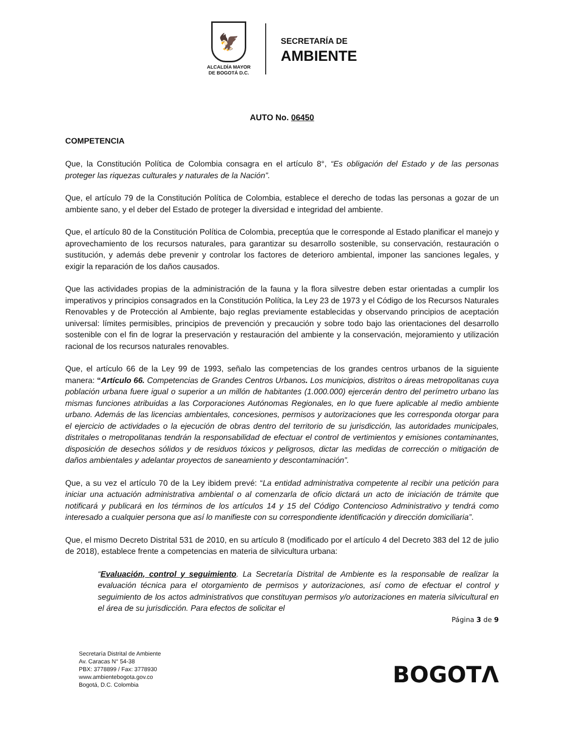🦅
ALCALDÍA MAYOR
DE BOGOTÁ D.C.
SECRETARÍA DE
AMBIENTE
AUTO No. 06450
COMPETENCIA
Que, la Constitución Política de Colombia consagra en el artículo 8°, “Es obligación del Estado y de las personas proteger las riquezas culturales y naturales de la Nación”.
Que, el artículo 79 de la Constitución Política de Colombia, establece el derecho de todas las personas a gozar de un ambiente sano, y el deber del Estado de proteger la diversidad e integridad del ambiente.
Que, el artículo 80 de la Constitución Política de Colombia, preceptúa que le corresponde al Estado planificar el manejo y aprovechamiento de los recursos naturales, para garantizar su desarrollo sostenible, su conservación, restauración o sustitución, y además debe prevenir y controlar los factores de deterioro ambiental, imponer las sanciones legales, y exigir la reparación de los daños causados.
Que las actividades propias de la administración de la fauna y la flora silvestre deben estar orientadas a cumplir los imperativos y principios consagrados en la Constitución Política, la Ley 23 de 1973 y el Código de los Recursos Naturales Renovables y de Protección al Ambiente, bajo reglas previamente establecidas y observando principios de aceptación universal: límites permisibles, principios de prevención y precaución y sobre todo bajo las orientaciones del desarrollo sostenible con el fin de lograr la preservación y restauración del ambiente y la conservación, mejoramiento y utilización racional de los recursos naturales renovables.
Que, el artículo 66 de la Ley 99 de 1993, señalo las competencias de los grandes centros urbanos de la siguiente manera: “Artículo 66. Competencias de Grandes Centros Urbanos. Los municipios, distritos o áreas metropolitanas cuya población urbana fuere igual o superior a un millón de habitantes (1.000.000) ejercerán dentro del perímetro urbano las mismas funciones atribuidas a las Corporaciones Autónomas Regionales, en lo que fuere aplicable al medio ambiente urbano. Además de las licencias ambientales, concesiones, permisos y autorizaciones que les corresponda otorgar para el ejercicio de actividades o la ejecución de obras dentro del territorio de su jurisdicción, las autoridades municipales, distritales o metropolitanas tendrán la responsabilidad de efectuar el control de vertimientos y emisiones contaminantes, disposición de desechos sólidos y de residuos tóxicos y peligrosos, dictar las medidas de corrección o mitigación de daños ambientales y adelantar proyectos de saneamiento y descontaminación”.
Que, a su vez el artículo 70 de la Ley ibidem prevé: “La entidad administrativa competente al recibir una petición para iniciar una actuación administrativa ambiental o al comenzarla de oficio dictará un acto de iniciación de trámite que notificará y publicará en los términos de los artículos 14 y 15 del Código Contencioso Administrativo y tendrá como interesado a cualquier persona que así lo manifieste con su correspondiente identificación y dirección domiciliaria”.
Que, el mismo Decreto Distrital 531 de 2010, en su artículo 8 (modificado por el artículo 4 del Decreto 383 del 12 de julio de 2018), establece frente a competencias en materia de silvicultura urbana:
“Evaluación, control y seguimiento. La Secretaría Distrital de Ambiente es la responsable de realizar la evaluación técnica para el otorgamiento de permisos y autorizaciones, así como de efectuar el control y seguimiento de los actos administrativos que constituyan permisos y/o autorizaciones en materia silvicultural en el área de su jurisdicción. Para efectos de solicitar el
Página 3 de 9
Secretaría Distrital de Ambiente
Av. Caracas N° 54-38
PBX: 3778899 / Fax: 3778930
www.ambientebogota.gov.co
Bogotá, D.C. Colombia
BOGOTΛ